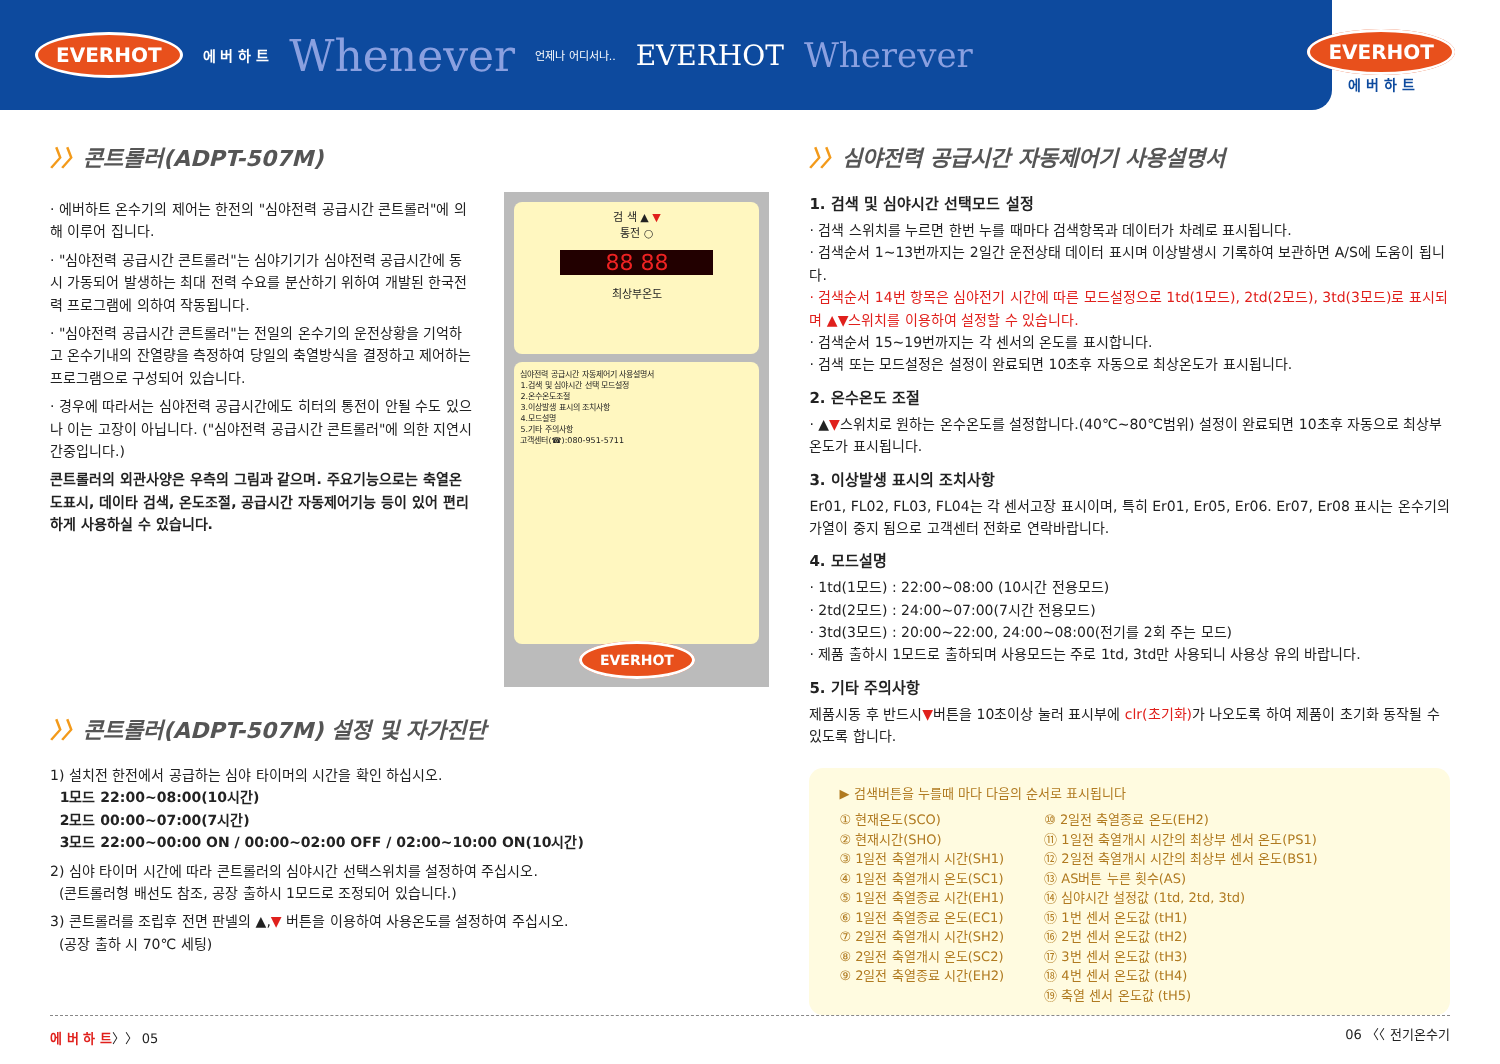EVERHOT 에 버 하 트 Whenever 언제나 어디서나.. EVERHOT Wherever
EVERHOT
에 버 하 트
〉〉콘트롤러(ADPT-507M)
· 에버하트 온수기의 제어는 한전의 "심야전력 공급시간 콘트롤러"에 의해 이루어 집니다.
· "심야전력 공급시간 콘트롤러"는 심야기기가 심야전력 공급시간에 동시 가동되어 발생하는 최대 전력 수요를 분산하기 위하여 개발된 한국전력 프로그램에 의하여 작동됩니다.
· "심야전력 공급시간 콘트롤러"는 전일의 온수기의 운전상황을 기억하고 온수기내의 잔열량을 측정하여 당일의 축열방식을 결정하고 제어하는 프로그램으로 구성되어 있습니다.
· 경우에 따라서는 심야전력 공급시간에도 히터의 통전이 안될 수도 있으나 이는 고장이 아닙니다. ("심야전력 공급시간 콘트롤러"에 의한 지연시간중입니다.)
콘트롤러의 외관사양은 우측의 그림과 같으며. 주요기능으로는 축열온도표시, 데이타 검색, 온도조절, 공급시간 자동제어기능 등이 있어 편리하게 사용하실 수 있습니다.
검 색 ▲ ▼
통전 ○
88 88
최상부온도
심야전력 공급시간 자동제어기 사용설명서
1.검색 및 심야시간 선택 모드설정
2.온수온도조절
3.이상발생 표시의 조치사항
4.모드설명
5.기타 주의사항
고객센터(☎):080-951-5711
EVERHOT
〉〉콘트롤러(ADPT-507M) 설정 및 자가진단
1) 설치전 한전에서 공급하는 심야 타이머의 시간을 확인 하십시오.
1모드 22:00~08:00(10시간)
2모드 00:00~07:00(7시간)
3모드 22:00~00:00 ON / 00:00~02:00 OFF / 02:00~10:00 ON(10시간)
2) 심야 타이머 시간에 따라 콘트롤러의 심야시간 선택스위치를 설정하여 주십시오.
(콘트롤러형 배선도 참조, 공장 출하시 1모드로 조정되어 있습니다.)
3) 콘트롤러를 조립후 전면 판넬의 ▲,▼ 버튼을 이용하여 사용온도를 설정하여 주십시오.
(공장 출하 시 70℃ 세팅)
〉〉심야전력 공급시간 자동제어기 사용설명서
1. 검색 및 심야시간 선택모드 설정
· 검색 스위치를 누르면 한번 누를 때마다 검색항목과 데이터가 차례로 표시됩니다.
· 검색순서 1~13번까지는 2일간 운전상태 데이터 표시며 이상발생시 기록하여 보관하면 A/S에 도움이 됩니다.
· 검색순서 14번 항목은 심야전기 시간에 따른 모드설정으로 1td(1모드), 2td(2모드), 3td(3모드)로 표시되며 ▲▼스위치를 이용하여 설정할 수 있습니다.
· 검색순서 15~19번까지는 각 센서의 온도를 표시합니다.
· 검색 또는 모드설정은 설정이 완료되면 10초후 자동으로 최상온도가 표시됩니다.
2. 온수온도 조절
· ▲▼스위치로 원하는 온수온도를 설정합니다.(40℃~80℃범위) 설정이 완료되면 10초후 자동으로 최상부온도가 표시됩니다.
3. 이상발생 표시의 조치사항
Er01, FL02, FL03, FL04는 각 센서고장 표시이며, 특히 Er01, Er05, Er06. Er07, Er08 표시는 온수기의 가열이 중지 됨으로 고객센터 전화로 연락바랍니다.
4. 모드설명
· 1td(1모드) : 22:00~08:00 (10시간 전용모드)
· 2td(2모드) : 24:00~07:00(7시간 전용모드)
· 3td(3모드) : 20:00~22:00, 24:00~08:00(전기를 2회 주는 모드)
· 제품 출하시 1모드로 출하되며 사용모드는 주로 1td, 3td만 사용되니 사용상 유의 바랍니다.
5. 기타 주의사항
제품시동 후 반드시▼버튼을 10초이상 눌러 표시부에 clr(초기화) 가 나오도록 하여 제품이 초기화 동작될 수 있도록 합니다.
▶ 검색버튼을 누를때 마다 다음의 순서로 표시됩니다
① 현재온도(SCO)
② 현재시간(SHO)
③ 1일전 축열개시 시간(SH1)
④ 1일전 축열개시 온도(SC1)
⑤ 1일전 축열종료 시간(EH1)
⑥ 1일전 축열종료 온도(EC1)
⑦ 2일전 축열개시 시간(SH2)
⑧ 2일전 축열개시 온도(SC2)
⑨ 2일전 축열종료 시간(EH2)
⑩ 2일전 축열종료 온도(EH2)
⑪ 1일전 축열개시 시간의 최상부 센서 온도(PS1)
⑫ 2일전 축열개시 시간의 최상부 센서 온도(BS1)
⑬ AS버튼 누른 횟수(AS)
⑭ 심야시간 설정값 (1td, 2td, 3td)
⑮ 1번 센서 온도값 (tH1)
⑯ 2번 센서 온도값 (tH2)
⑰ 3번 센서 온도값 (tH3)
⑱ 4번 센서 온도값 (tH4)
⑲ 축열 센서 온도값 (tH5)
에 버 하 트〉〉 05 06 〈〈 전기온수기